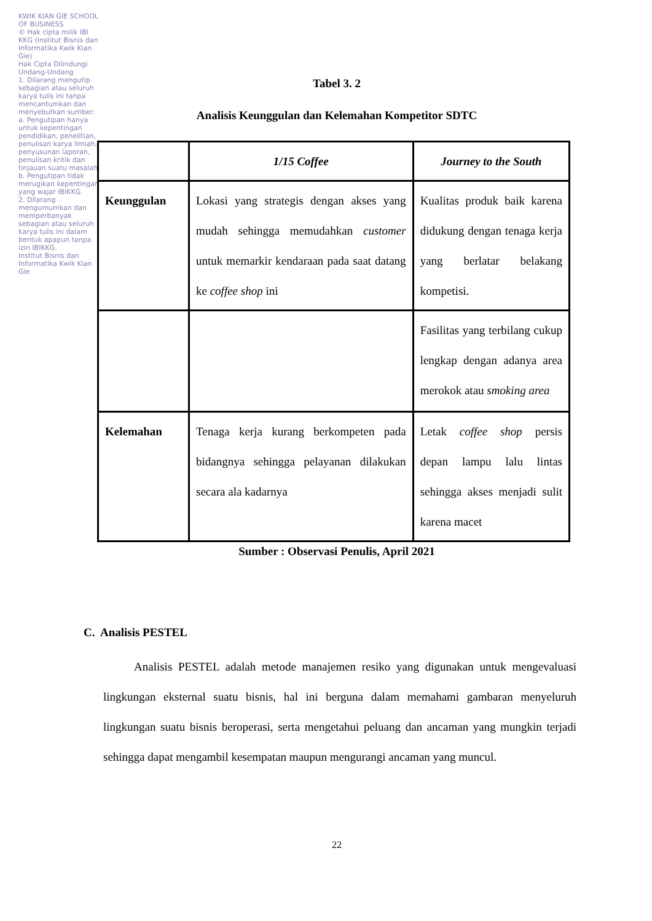KWIK KIAN GIE SCHOOL OF BUSINESS
© Hak cipta milik IBI KKG (Institut Bisnis dan Informatika Kwik Kian Gie)
Hak Cipta Dilindungi Undang-Undang
1. Dilarang mengutip sebagian atau seluruh karya tulis ini tanpa mencantumkan dan menyebutkan sumber:
a. Pengutipan hanya untuk kepentingan pendidikan, penelitian, penulisan karya ilmiah, penyusunan laporan, penulisan kritik dan tinjauan suatu masalah.
b. Pengutipan tidak merugikan kepentingan yang wajar IBIKKG.
2. Dilarang mengumumkan dan memperbanyak sebagian atau seluruh karya tulis ini dalam bentuk apapun tanpa izin IBIKKG.
Institut Bisnis dan Informatika Kwik Kian Gie
Tabel 3. 2
Analisis Keunggulan dan Kelemahan Kompetitor SDTC
| | 1/15 Coffee | Journey to the South |
| --- | --- | --- |
| Keunggulan | Lokasi yang strategis dengan akses yang mudah sehingga memudahkan customer untuk memarkir kendaraan pada saat datang ke coffee shop ini | Kualitas produk baik karena didukung dengan tenaga kerja yang berlatar belakang kompetisi. |
| | | Fasilitas yang terbilang cukup lengkap dengan adanya area merokok atau smoking area |
| Kelemahan | Tenaga kerja kurang berkompeten pada bidangnya sehingga pelayanan dilakukan secara ala kadarnya | Letak coffee shop persis depan lampu lalu lintas sehingga akses menjadi sulit karena macet |
Sumber : Observasi Penulis, April 2021
C. Analisis PESTEL
Analisis PESTEL adalah metode manajemen resiko yang digunakan untuk mengevaluasi lingkungan eksternal suatu bisnis, hal ini berguna dalam memahami gambaran menyeluruh lingkungan suatu bisnis beroperasi, serta mengetahui peluang dan ancaman yang mungkin terjadi sehingga dapat mengambil kesempatan maupun mengurangi ancaman yang muncul.
22